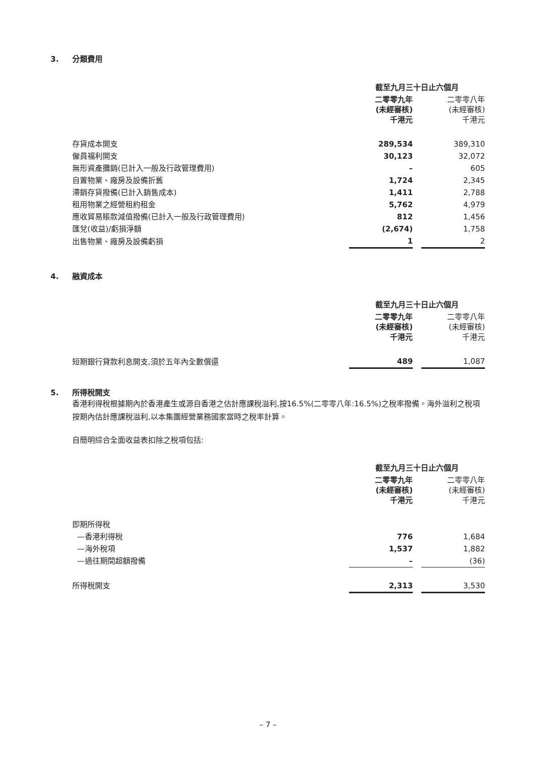3. 分類費用
| | 截至九月三十日止六個月 | | |
| | 二零零九年 (未經審核) 千港元 | | 二零零八年 (未經審核) 千港元 |
| 存貨成本開支 | 289,534 | | 389,310 |
| 僱員福利開支 | 30,123 | | 32,072 |
| 無形資產攤銷(已計入一般及行政管理費用) | – | | 605 |
| 自置物業、廠房及設備折舊 | 1,724 | | 2,345 |
| 滯銷存貨撥備(已計入銷售成本) | 1,411 | | 2,788 |
| 租用物業之經營租約租金 | 5,762 | | 4,979 |
| 應收貿易賬款減值撥備(已計入一般及行政管理費用) | 812 | | 1,456 |
| 匯兌(收益)/虧損淨額 | (2,674) | | 1,758 |
| 出售物業、廠房及設備虧損 | 1 | | 2 |
4. 融資成本
| | 截至九月三十日止六個月 | | |
| | 二零零九年 (未經審核) 千港元 | | 二零零八年 (未經審核) 千港元 |
| 短期銀行貸款利息開支,須於五年內全數償還 | 489 | | 1,087 |
5. 所得稅開支
香港利得稅根據期內於香港產生或源自香港之估計應課稅溢利,按16.5%(二零零八年:16.5%)之稅率撥備。海外溢利之稅項按期內估計應課稅溢利,以本集團經營業務國家當時之稅率計算。
自簡明綜合全面收益表扣除之稅項包括:
| | 截至九月三十日止六個月 | | |
| | 二零零九年 (未經審核) 千港元 | | 二零零八年 (未經審核) 千港元 |
| 即期所得稅 | | | |
| —香港利得稅 | 776 | | 1,684 |
| —海外稅項 | 1,537 | | 1,882 |
| —過往期間超額撥備 | – | | (36) |
| 所得稅開支 | 2,313 | | 3,530 |
– 7 –